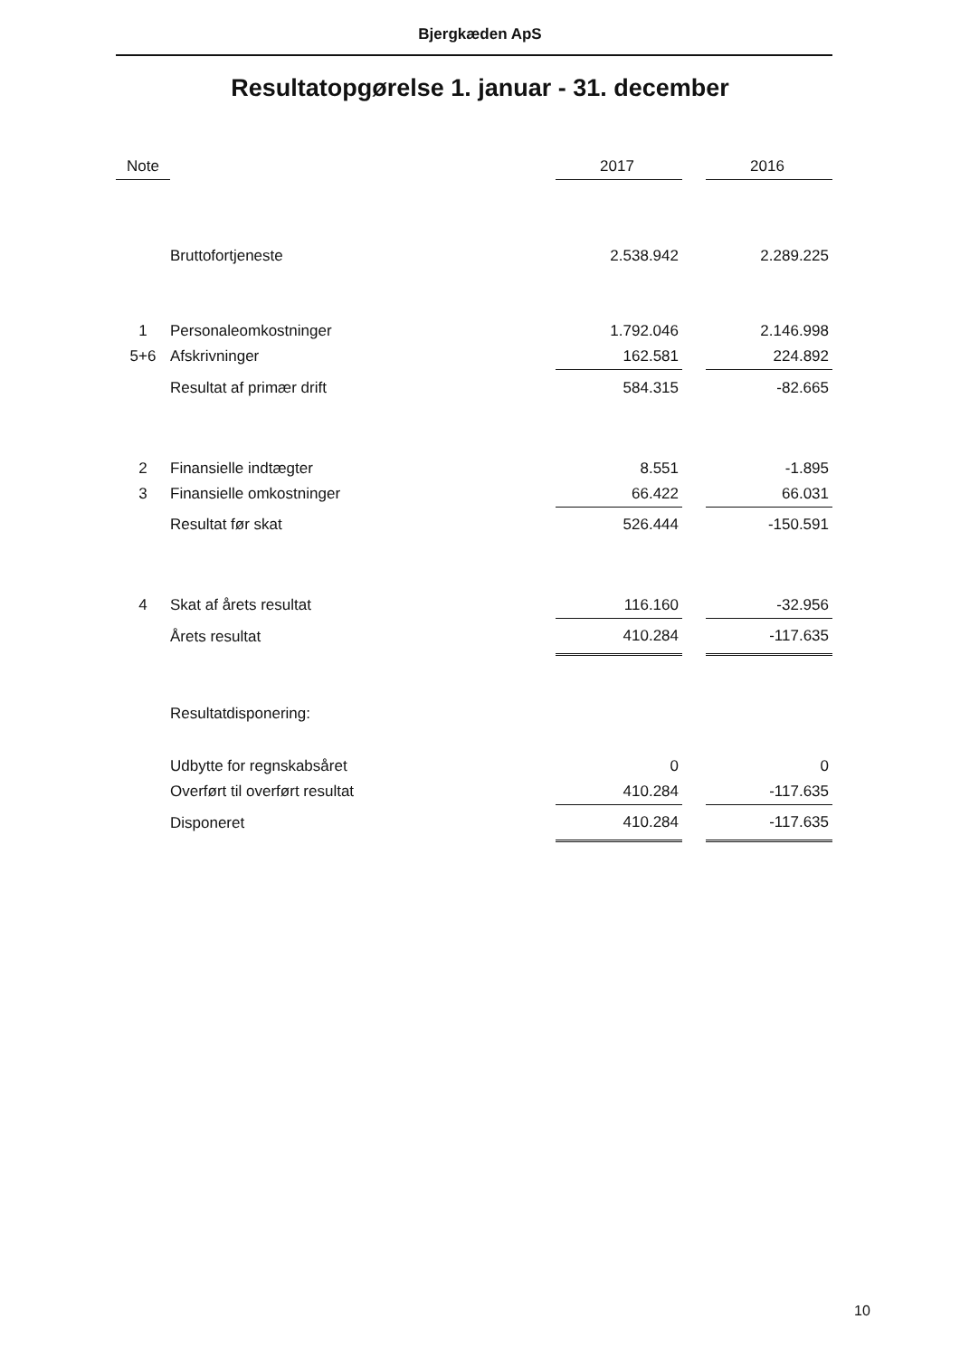Bjergkæden ApS
Resultatopgørelse 1. januar - 31. december
| Note | | 2017 | | 2016 |
| --- | --- | --- | --- | --- |
| | Bruttofortjeneste | 2.538.942 | | 2.289.225 |
| 1 | Personaleomkostninger | 1.792.046 | | 2.146.998 |
| 5+6 | Afskrivninger | 162.581 | | 224.892 |
| | Resultat af primær drift | 584.315 | | -82.665 |
| 2 | Finansielle indtægter | 8.551 | | -1.895 |
| 3 | Finansielle omkostninger | 66.422 | | 66.031 |
| | Resultat før skat | 526.444 | | -150.591 |
| 4 | Skat af årets resultat | 116.160 | | -32.956 |
| | Årets resultat | 410.284 | | -117.635 |
| | Resultatdisponering: | | | |
| | Udbytte for regnskabsåret | 0 | | 0 |
| | Overført til overført resultat | 410.284 | | -117.635 |
| | Disponeret | 410.284 | | -117.635 |
10